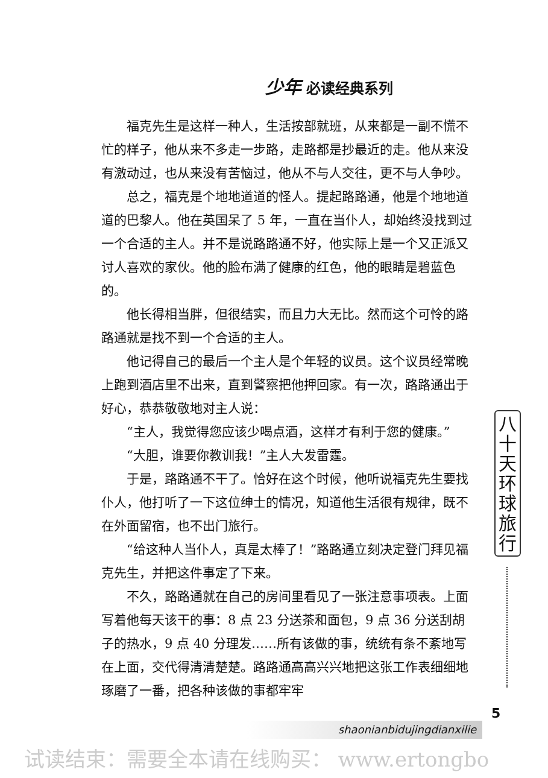少年 必读经典系列
福克先生是这样一种人，生活按部就班，从来都是一副不慌不忙的样子，他从来不多走一步路，走路都是抄最近的走。他从来没有激动过，也从来没有苦恼过，他从不与人交往，更不与人争吵。
总之，福克是个地地道道的怪人。提起路路通，他是个地地道道的巴黎人。他在英国呆了 5 年，一直在当仆人，却始终没找到过一个合适的主人。并不是说路路通不好，他实际上是一个又正派又讨人喜欢的家伙。他的脸布满了健康的红色，他的眼睛是碧蓝色的。
他长得相当胖，但很结实，而且力大无比。然而这个可怜的路路通就是找不到一个合适的主人。
他记得自己的最后一个主人是个年轻的议员。这个议员经常晚上跑到酒店里不出来，直到警察把他押回家。有一次，路路通出于好心，恭恭敬敬地对主人说：
“主人，我觉得您应该少喝点酒，这样才有利于您的健康。”
“大胆，谁要你教训我！”主人大发雷霆。
于是，路路通不干了。恰好在这个时候，他听说福克先生要找仆人，他打听了一下这位绅士的情况，知道他生活很有规律，既不在外面留宿，也不出门旅行。
“给这种人当仆人，真是太棒了！”路路通立刻决定登门拜见福克先生，并把这件事定了下来。
不久，路路通就在自己的房间里看见了一张注意事项表。上面写着他每天该干的事：8 点 23 分送茶和面包，9 点 36 分送刮胡子的热水，9 点 40 分理发……所有该做的事，统统有条不紊地写在上面，交代得清清楚楚。路路通高高兴兴地把这张工作表细细地琢磨了一番，把各种该做的事都牢牢
八十天环球旅行
5
shaonianbidujingdianxilie
试读结束：需要全本请在线购买： www.ertongbo